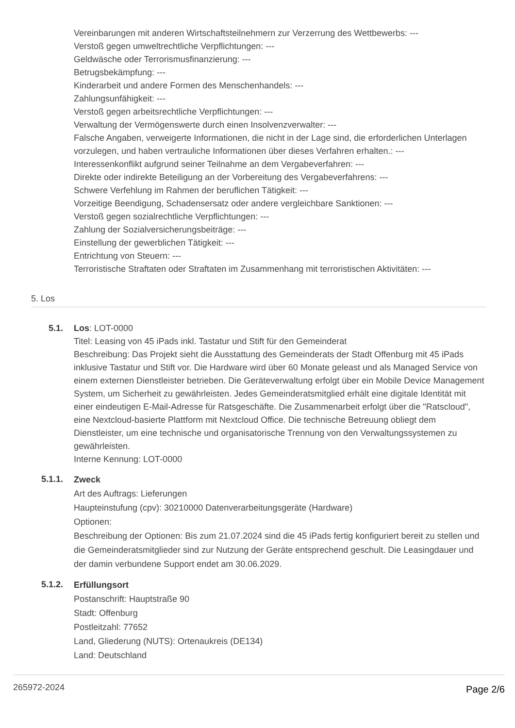Vereinbarungen mit anderen Wirtschaftsteilnehmern zur Verzerrung des Wettbewerbs: ---
Verstoß gegen umweltrechtliche Verpflichtungen: ---
Geldwäsche oder Terrorismusfinanzierung: ---
Betrugsbekämpfung: ---
Kinderarbeit und andere Formen des Menschenhandels: ---
Zahlungsunfähigkeit: ---
Verstoß gegen arbeitsrechtliche Verpflichtungen: ---
Verwaltung der Vermögenswerte durch einen Insolvenzverwalter: ---
Falsche Angaben, verweigerte Informationen, die nicht in der Lage sind, die erforderlichen Unterlagen vorzulegen, und haben vertrauliche Informationen über dieses Verfahren erhalten.: ---
Interessenkonflikt aufgrund seiner Teilnahme an dem Vergabeverfahren: ---
Direkte oder indirekte Beteiligung an der Vorbereitung des Vergabeverfahrens: ---
Schwere Verfehlung im Rahmen der beruflichen Tätigkeit: ---
Vorzeitige Beendigung, Schadensersatz oder andere vergleichbare Sanktionen: ---
Verstoß gegen sozialrechtliche Verpflichtungen: ---
Zahlung der Sozialversicherungsbeiträge: ---
Einstellung der gewerblichen Tätigkeit: ---
Entrichtung von Steuern: ---
Terroristische Straftaten oder Straftaten im Zusammenhang mit terroristischen Aktivitäten: ---
5. Los
5.1. Los: LOT-0000
Titel: Leasing von 45 iPads inkl. Tastatur und Stift für den Gemeinderat
Beschreibung: Das Projekt sieht die Ausstattung des Gemeinderats der Stadt Offenburg mit 45 iPads inklusive Tastatur und Stift vor. Die Hardware wird über 60 Monate geleast und als Managed Service von einem externen Dienstleister betrieben. Die Geräteverwaltung erfolgt über ein Mobile Device Management System, um Sicherheit zu gewährleisten. Jedes Gemeinderatsmitglied erhält eine digitale Identität mit einer eindeutigen E-Mail-Adresse für Ratsgeschäfte. Die Zusammenarbeit erfolgt über die "Ratscloud", eine Nextcloud-basierte Plattform mit Nextcloud Office. Die technische Betreuung obliegt dem Dienstleister, um eine technische und organisatorische Trennung von den Verwaltungssystemen zu gewährleisten.
Interne Kennung: LOT-0000
5.1.1.
Zweck
Art des Auftrags: Lieferungen
Haupteinstufung (cpv): 30210000 Datenverarbeitungsgeräte (Hardware)
Optionen:
Beschreibung der Optionen: Bis zum 21.07.2024 sind die 45 iPads fertig konfiguriert bereit zu stellen und die Gemeinderatsmitglieder sind zur Nutzung der Geräte entsprechend geschult. Die Leasingdauer und der damin verbundene Support endet am 30.06.2029.
5.1.2.
Erfüllungsort
Postanschrift: Hauptstraße 90
Stadt: Offenburg
Postleitzahl: 77652
Land, Gliederung (NUTS): Ortenaukreis (DE134)
Land: Deutschland
265972-2024 Page 2/6